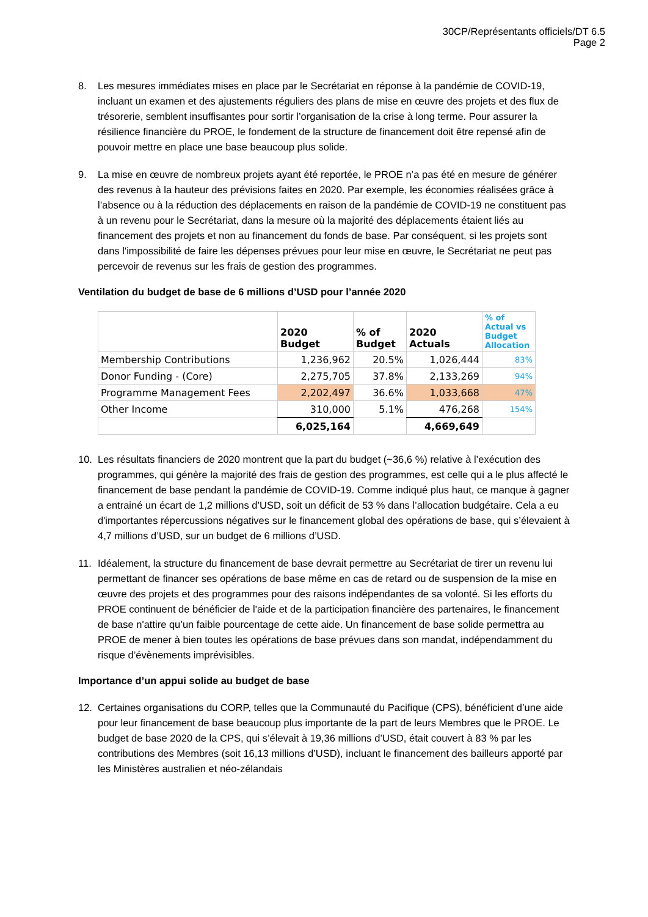30CP/Représentants officiels/DT 6.5
Page 2
8. Les mesures immédiates mises en place par le Secrétariat en réponse à la pandémie de COVID-19, incluant un examen et des ajustements réguliers des plans de mise en œuvre des projets et des flux de trésorerie, semblent insuffisantes pour sortir l’organisation de la crise à long terme. Pour assurer la résilience financière du PROE, le fondement de la structure de financement doit être repensé afin de pouvoir mettre en place une base beaucoup plus solide.
9. La mise en œuvre de nombreux projets ayant été reportée, le PROE n’a pas été en mesure de générer des revenus à la hauteur des prévisions faites en 2020. Par exemple, les économies réalisées grâce à l’absence ou à la réduction des déplacements en raison de la pandémie de COVID-19 ne constituent pas à un revenu pour le Secrétariat, dans la mesure où la majorité des déplacements étaient liés au financement des projets et non au financement du fonds de base. Par conséquent, si les projets sont dans l'impossibilité de faire les dépenses prévues pour leur mise en œuvre, le Secrétariat ne peut pas percevoir de revenus sur les frais de gestion des programmes.
Ventilation du budget de base de 6 millions d’USD pour l’année 2020
| | 2020 Budget | % of Budget | 2020 Actuals | % of Actual vs Budget Allocation |
| --- | --- | --- | --- | --- |
| Membership Contributions | 1,236,962 | 20.5% | 1,026,444 | 83% |
| Donor Funding - (Core) | 2,275,705 | 37.8% | 2,133,269 | 94% |
| Programme Management Fees | 2,202,497 | 36.6% | 1,033,668 | 47% |
| Other Income | 310,000 | 5.1% | 476,268 | 154% |
| | 6,025,164 | | 4,669,649 | |
10. Les résultats financiers de 2020 montrent que la part du budget (~36,6 %) relative à l’exécution des programmes, qui génère la majorité des frais de gestion des programmes, est celle qui a le plus affecté le financement de base pendant la pandémie de COVID-19. Comme indiqué plus haut, ce manque à gagner a entrainé un écart de 1,2 millions d’USD, soit un déficit de 53 % dans l’allocation budgétaire. Cela a eu d'importantes répercussions négatives sur le financement global des opérations de base, qui s’élevaient à 4,7 millions d’USD, sur un budget de 6 millions d’USD.
11. Idéalement, la structure du financement de base devrait permettre au Secrétariat de tirer un revenu lui permettant de financer ses opérations de base même en cas de retard ou de suspension de la mise en œuvre des projets et des programmes pour des raisons indépendantes de sa volonté. Si les efforts du PROE continuent de bénéficier de l'aide et de la participation financière des partenaires, le financement de base n'attire qu’un faible pourcentage de cette aide. Un financement de base solide permettra au PROE de mener à bien toutes les opérations de base prévues dans son mandat, indépendamment du risque d’évènements imprévisibles.
Importance d’un appui solide au budget de base
12. Certaines organisations du CORP, telles que la Communauté du Pacifique (CPS), bénéficient d’une aide pour leur financement de base beaucoup plus importante de la part de leurs Membres que le PROE. Le budget de base 2020 de la CPS, qui s’élevait à 19,36 millions d’USD, était couvert à 83 % par les contributions des Membres (soit 16,13 millions d’USD), incluant le financement des bailleurs apporté par les Ministères australien et néo-zélandais